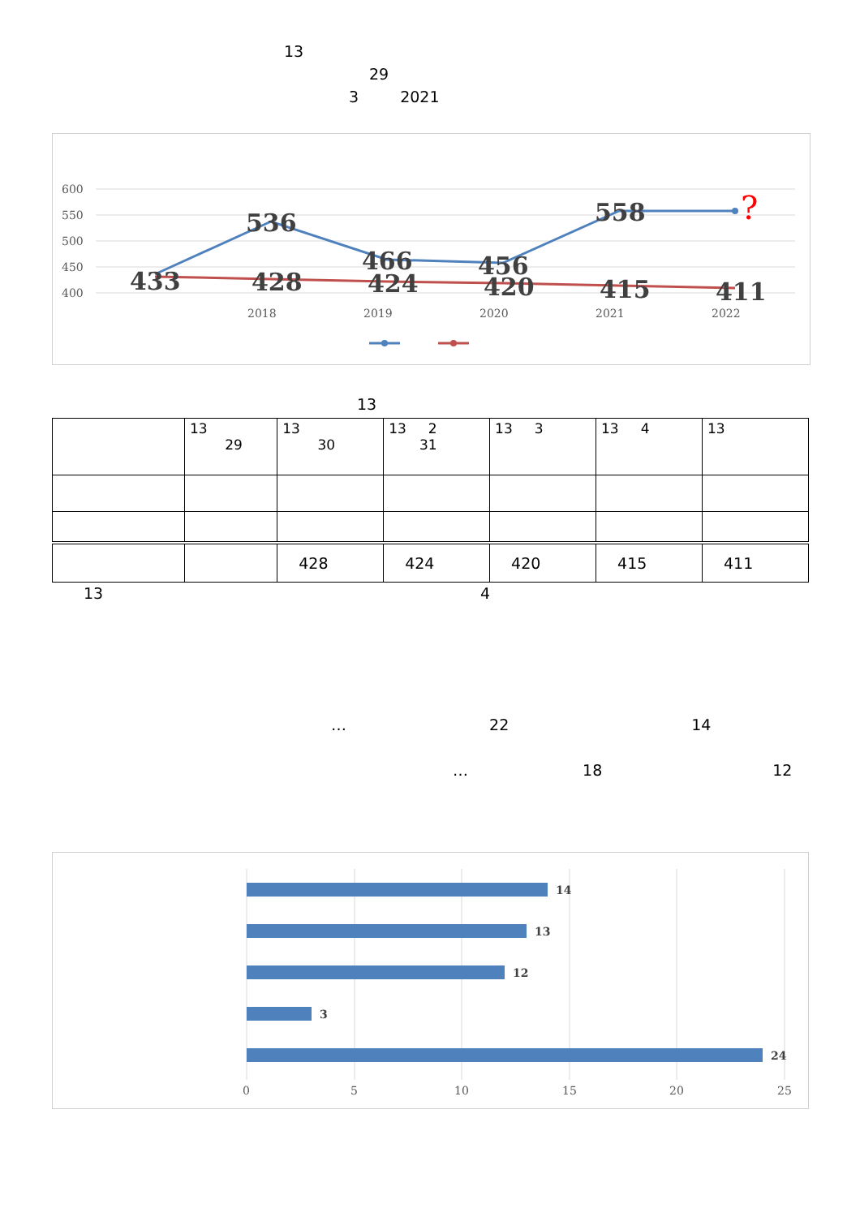13
29
3 2021
600
550
500
450
400
2018
2019
2020
2021
2022
433
536
466
456
558
428
424
420
415
411
?
13
| | 13 29 | 13 30 | 13 2 31 | 13 3 | 13 4 | 13 |
| | | 428 | 424 | 420 | 415 | 411 |
13 4
… 22 14
… 18 12
14
13
12
3
24
0
5
10
15
20
25